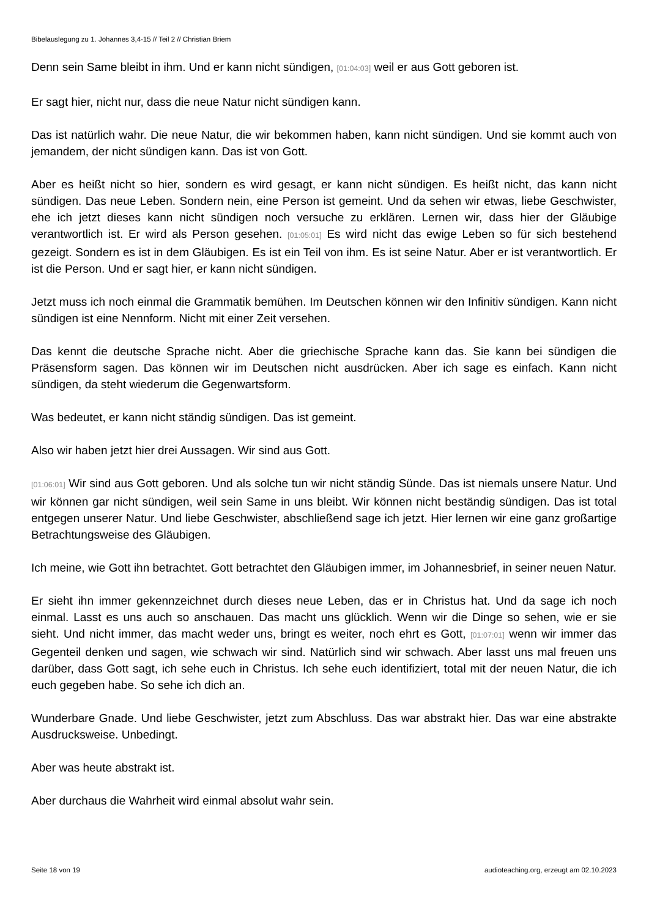Bibelauslegung zu 1. Johannes 3,4-15 // Teil 2 // Christian Briem
Denn sein Same bleibt in ihm. Und er kann nicht sündigen, [01:04:03] weil er aus Gott geboren ist.
Er sagt hier, nicht nur, dass die neue Natur nicht sündigen kann.
Das ist natürlich wahr. Die neue Natur, die wir bekommen haben, kann nicht sündigen. Und sie kommt auch von jemandem, der nicht sündigen kann. Das ist von Gott.
Aber es heißt nicht so hier, sondern es wird gesagt, er kann nicht sündigen. Es heißt nicht, das kann nicht sündigen. Das neue Leben. Sondern nein, eine Person ist gemeint. Und da sehen wir etwas, liebe Geschwister, ehe ich jetzt dieses kann nicht sündigen noch versuche zu erklären. Lernen wir, dass hier der Gläubige verantwortlich ist. Er wird als Person gesehen. [01:05:01] Es wird nicht das ewige Leben so für sich bestehend gezeigt. Sondern es ist in dem Gläubigen. Es ist ein Teil von ihm. Es ist seine Natur. Aber er ist verantwortlich. Er ist die Person. Und er sagt hier, er kann nicht sündigen.
Jetzt muss ich noch einmal die Grammatik bemühen. Im Deutschen können wir den Infinitiv sündigen. Kann nicht sündigen ist eine Nennform. Nicht mit einer Zeit versehen.
Das kennt die deutsche Sprache nicht. Aber die griechische Sprache kann das. Sie kann bei sündigen die Präsensform sagen. Das können wir im Deutschen nicht ausdrücken. Aber ich sage es einfach. Kann nicht sündigen, da steht wiederum die Gegenwartsform.
Was bedeutet, er kann nicht ständig sündigen. Das ist gemeint.
Also wir haben jetzt hier drei Aussagen. Wir sind aus Gott.
[01:06:01] Wir sind aus Gott geboren. Und als solche tun wir nicht ständig Sünde. Das ist niemals unsere Natur. Und wir können gar nicht sündigen, weil sein Same in uns bleibt. Wir können nicht beständig sündigen. Das ist total entgegen unserer Natur. Und liebe Geschwister, abschließend sage ich jetzt. Hier lernen wir eine ganz großartige Betrachtungsweise des Gläubigen.
Ich meine, wie Gott ihn betrachtet. Gott betrachtet den Gläubigen immer, im Johannesbrief, in seiner neuen Natur.
Er sieht ihn immer gekennzeichnet durch dieses neue Leben, das er in Christus hat. Und da sage ich noch einmal. Lasst es uns auch so anschauen. Das macht uns glücklich. Wenn wir die Dinge so sehen, wie er sie sieht. Und nicht immer, das macht weder uns, bringt es weiter, noch ehrt es Gott, [01:07:01] wenn wir immer das Gegenteil denken und sagen, wie schwach wir sind. Natürlich sind wir schwach. Aber lasst uns mal freuen uns darüber, dass Gott sagt, ich sehe euch in Christus. Ich sehe euch identifiziert, total mit der neuen Natur, die ich euch gegeben habe. So sehe ich dich an.
Wunderbare Gnade. Und liebe Geschwister, jetzt zum Abschluss. Das war abstrakt hier. Das war eine abstrakte Ausdrucksweise. Unbedingt.
Aber was heute abstrakt ist.
Aber durchaus die Wahrheit wird einmal absolut wahr sein.
Seite 18 von 19 audioteaching.org, erzeugt am 02.10.2023